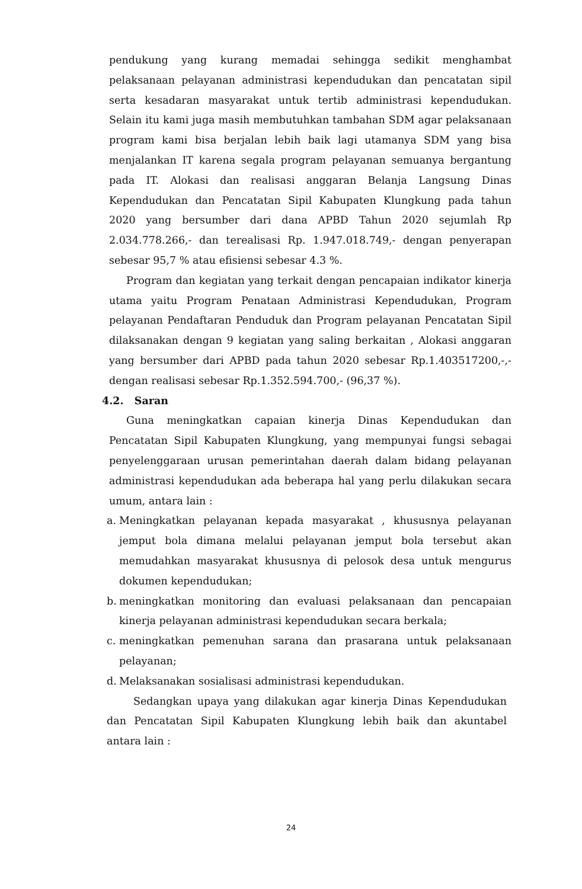pendukung yang kurang memadai sehingga sedikit menghambat pelaksanaan pelayanan administrasi kependudukan dan pencatatan sipil serta kesadaran masyarakat untuk tertib administrasi kependudukan. Selain itu kami juga masih membutuhkan tambahan SDM agar pelaksanaan program kami bisa berjalan lebih baik lagi utamanya SDM yang bisa menjalankan IT karena segala program pelayanan semuanya bergantung pada IT. Alokasi dan realisasi anggaran Belanja Langsung Dinas Kependudukan dan Pencatatan Sipil Kabupaten Klungkung pada tahun 2020 yang bersumber dari dana APBD Tahun 2020 sejumlah Rp 2.034.778.266,- dan terealisasi Rp. 1.947.018.749,- dengan penyerapan sebesar 95,7 % atau efisiensi sebesar 4.3 %.
Program dan kegiatan yang terkait dengan pencapaian indikator kinerja utama yaitu Program Penataan Administrasi Kependudukan, Program pelayanan Pendaftaran Penduduk dan Program pelayanan Pencatatan Sipil dilaksanakan dengan 9 kegiatan yang saling berkaitan , Alokasi anggaran yang bersumber dari APBD pada tahun 2020 sebesar Rp.1.403517200,-,- dengan realisasi sebesar Rp.1.352.594.700,- (96,37 %).
4.2. Saran
Guna meningkatkan capaian kinerja Dinas Kependudukan dan Pencatatan Sipil Kabupaten Klungkung, yang mempunyai fungsi sebagai penyelenggaraan urusan pemerintahan daerah dalam bidang pelayanan administrasi kependudukan ada beberapa hal yang perlu dilakukan secara umum, antara lain :
a. Meningkatkan pelayanan kepada masyarakat , khususnya pelayanan jemput bola dimana melalui pelayanan jemput bola tersebut akan memudahkan masyarakat khususnya di pelosok desa untuk mengurus dokumen kependudukan;
b. meningkatkan monitoring dan evaluasi pelaksanaan dan pencapaian kinerja pelayanan administrasi kependudukan secara berkala;
c. meningkatkan pemenuhan sarana dan prasarana untuk pelaksanaan pelayanan;
d. Melaksanakan sosialisasi administrasi kependudukan.
Sedangkan upaya yang dilakukan agar kinerja Dinas Kependudukan dan Pencatatan Sipil Kabupaten Klungkung lebih baik dan akuntabel antara lain :
24